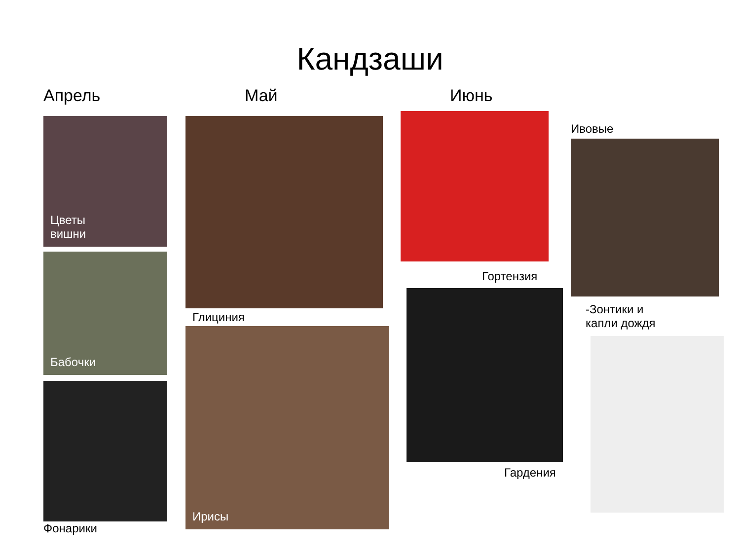Кандзаши
Апрель
Цветы
вишни
Бабочки
Фонарики
Май
Глициния
Ирисы
Июнь
Гортензия
Гардения
Ивовые
-Зонтики и
капли дождя